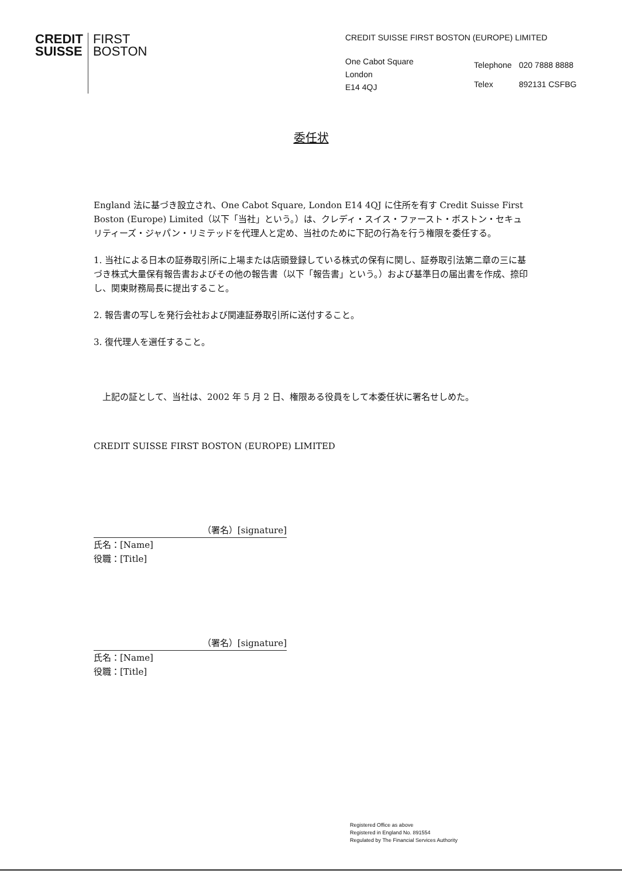CREDIT
SUISSE
FIRST
BOSTON
CREDIT SUISSE FIRST BOSTON (EUROPE) LIMITED
One Cabot Square
London
E14 4QJ
| Telephone | 020 7888 8888 |
| Telex | 892131 CSFBG |
委任状
England 法に基づき設立され、One Cabot Square, London E14 4QJ に住所を有す Credit Suisse First Boston (Europe) Limited（以下「当社」という。）は、クレディ・スイス・ファースト・ボストン・セキュリティーズ・ジャパン・リミテッドを代理人と定め、当社のために下記の行為を行う権限を委任する。
1. 当社による日本の証券取引所に上場または店頭登録している株式の保有に関し、証券取引法第二章の三に基づき株式大量保有報告書およびその他の報告書（以下「報告書」という。）および基準日の届出書を作成、捺印し、関東財務局長に提出すること。
2. 報告書の写しを発行会社および関連証券取引所に送付すること。
3. 復代理人を選任すること。
　上記の証として、当社は、2002 年 5 月 2 日、権限ある役員をして本委任状に署名せしめた。
CREDIT SUISSE FIRST BOSTON (EUROPE) LIMITED
（署名）[signature]
氏名：[Name]
役職：[Title]
（署名）[signature]
氏名：[Name]
役職：[Title]
Registered Office as above
Registered in England No. 891554
Regulated by The Financial Services Authority